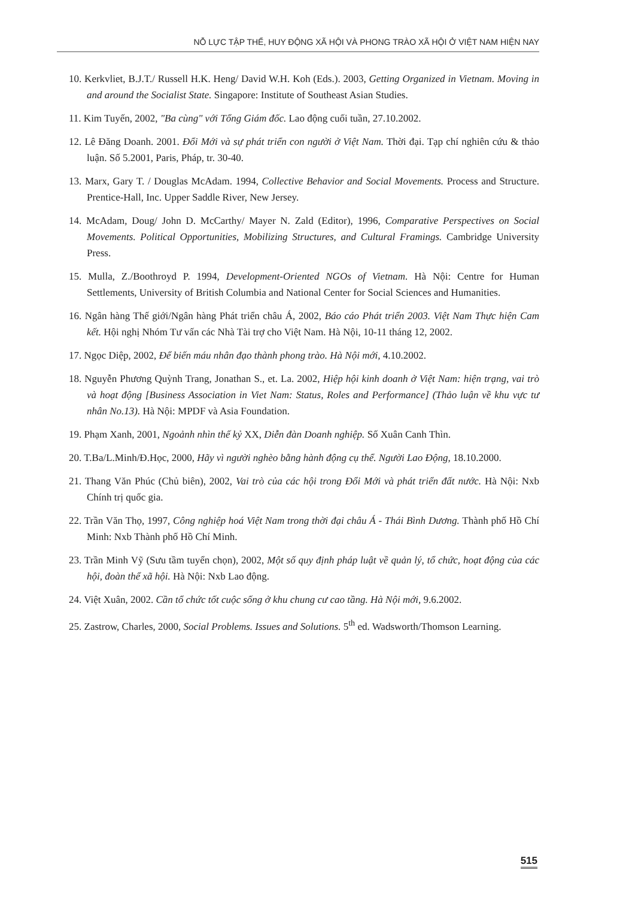NỖ LỰC TẬP THỂ, HUY ĐỘNG XÃ HỘI VÀ PHONG TRÀO XÃ HỘI Ở VIỆT NAM HIỆN NAY
10. Kerkvliet, B.J.T./ Russell H.K. Heng/ David W.H. Koh (Eds.). 2003, Getting Organized in Vietnam. Moving in and around the Socialist State. Singapore: Institute of Southeast Asian Studies.
11. Kim Tuyến, 2002, "Ba cùng" với Tổng Giám đốc. Lao động cuối tuần, 27.10.2002.
12. Lê Đăng Doanh. 2001. Đổi Mới và sự phát triển con người ở Việt Nam. Thời đại. Tạp chí nghiên cứu & thảo luận. Số 5.2001, Paris, Pháp, tr. 30-40.
13. Marx, Gary T. / Douglas McAdam. 1994, Collective Behavior and Social Movements. Process and Structure. Prentice-Hall, Inc. Upper Saddle River, New Jersey.
14. McAdam, Doug/ John D. McCarthy/ Mayer N. Zald (Editor), 1996, Comparative Perspectives on Social Movements. Political Opportunities, Mobilizing Structures, and Cultural Framings. Cambridge University Press.
15. Mulla, Z./Boothroyd P. 1994, Development-Oriented NGOs of Vietnam. Hà Nội: Centre for Human Settlements, University of British Columbia and National Center for Social Sciences and Humanities.
16. Ngân hàng Thế giới/Ngân hàng Phát triển châu Á, 2002, Báo cáo Phát triển 2003. Việt Nam Thực hiện Cam kết. Hội nghị Nhóm Tư vấn các Nhà Tài trợ cho Việt Nam. Hà Nội, 10-11 tháng 12, 2002.
17. Ngọc Diệp, 2002, Để biến máu nhân đạo thành phong trào. Hà Nội mới, 4.10.2002.
18. Nguyễn Phương Quỳnh Trang, Jonathan S., et. La. 2002, Hiệp hội kinh doanh ở Việt Nam: hiện trạng, vai trò và hoạt động [Business Association in Viet Nam: Status, Roles and Performance] (Thảo luận về khu vực tư nhân No.13). Hà Nội: MPDF và Asia Foundation.
19. Phạm Xanh, 2001, Ngoảnh nhìn thế kỷ XX, Diễn đàn Doanh nghiệp. Số Xuân Canh Thìn.
20. T.Ba/L.Minh/Đ.Học, 2000, Hãy vì người nghèo bằng hành động cụ thể. Người Lao Động, 18.10.2000.
21. Thang Văn Phúc (Chủ biên), 2002, Vai trò của các hội trong Đổi Mới và phát triển đất nước. Hà Nội: Nxb Chính trị quốc gia.
22. Trần Văn Thọ, 1997, Công nghiệp hoá Việt Nam trong thời đại châu Á - Thái Bình Dương. Thành phố Hồ Chí Minh: Nxb Thành phố Hồ Chí Minh.
23. Trần Minh Vỹ (Sưu tầm tuyển chọn), 2002, Một số quy định pháp luật về quản lý, tổ chức, hoạt động của các hội, đoàn thể xã hội. Hà Nội: Nxb Lao động.
24. Việt Xuân, 2002. Cần tổ chức tốt cuộc sống ở khu chung cư cao tầng. Hà Nội mới, 9.6.2002.
25. Zastrow, Charles, 2000, Social Problems. Issues and Solutions. 5<sup>th</sup> ed. Wadsworth/Thomson Learning.
515